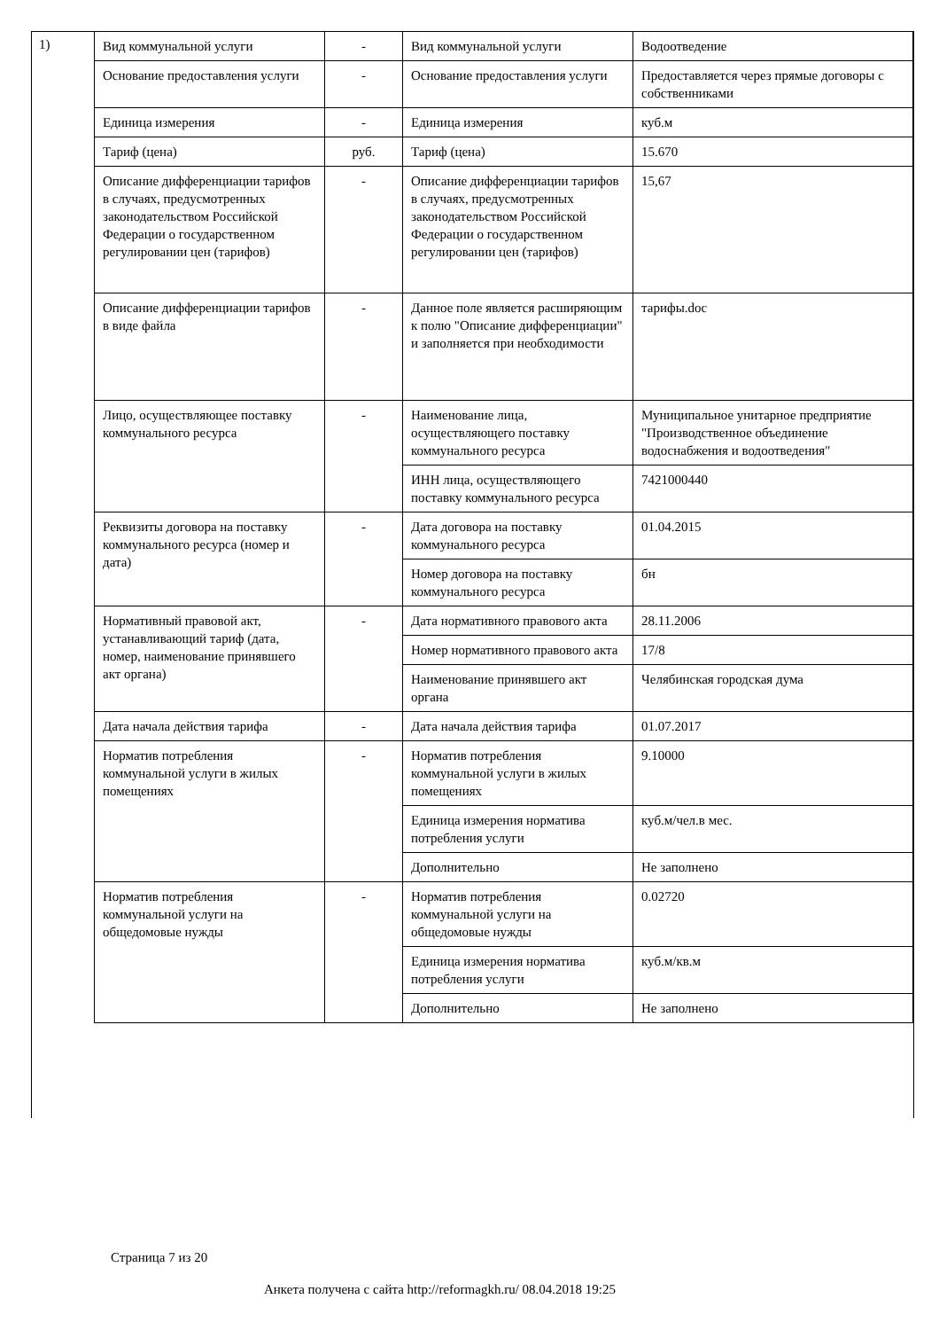1)
| Вид коммунальной услуги | - | Вид коммунальной услуги | Водоотведение |
| Основание предоставления услуги | - | Основание предоставления услуги | Предоставляется через прямые договоры с собственниками |
| Единица измерения | - | Единица измерения | куб.м |
| Тариф (цена) | руб. | Тариф (цена) | 15.670 |
| Описание дифференциации тарифов в случаях, предусмотренных законодательством Российской Федерации о государственном регулировании цен (тарифов) | - | Описание дифференциации тарифов в случаях, предусмотренных законодательством Российской Федерации о государственном регулировании цен (тарифов) | 15,67 |
| Описание дифференциации тарифов в виде файла | - | Данное поле является расширяющим к полю "Описание дифференциации" и заполняется при необходимости | тарифы.doc |
| Лицо, осуществляющее поставку коммунального ресурса | - | Наименование лица, осуществляющего поставку коммунального ресурса | Муниципальное унитарное предприятие "Производственное объединение водоснабжения и водоотведения" |
| | | ИНН лица, осуществляющего поставку коммунального ресурса | 7421000440 |
| Реквизиты договора на поставку коммунального ресурса (номер и дата) | - | Дата договора на поставку коммунального ресурса | 01.04.2015 |
| | | Номер договора на поставку коммунального ресурса | бн |
| Нормативный правовой акт, устанавливающий тариф (дата, номер, наименование принявшего акт органа) | - | Дата нормативного правового акта | 28.11.2006 |
| | | Номер нормативного правового акта | 17/8 |
| | | Наименование принявшего акт органа | Челябинская городская дума |
| Дата начала действия тарифа | - | Дата начала действия тарифа | 01.07.2017 |
| Норматив потребления коммунальной услуги в жилых помещениях | - | Норматив потребления коммунальной услуги в жилых помещениях | 9.10000 |
| | | Единица измерения норматива потребления услуги | куб.м/чел.в мес. |
| | | Дополнительно | Не заполнено |
| Норматив потребления коммунальной услуги на общедомовые нужды | - | Норматив потребления коммунальной услуги на общедомовые нужды | 0.02720 |
| | | Единица измерения норматива потребления услуги | куб.м/кв.м |
| | | Дополнительно | Не заполнено |
Страница 7 из 20
Анкета получена с сайта http://reformagkh.ru/ 08.04.2018 19:25